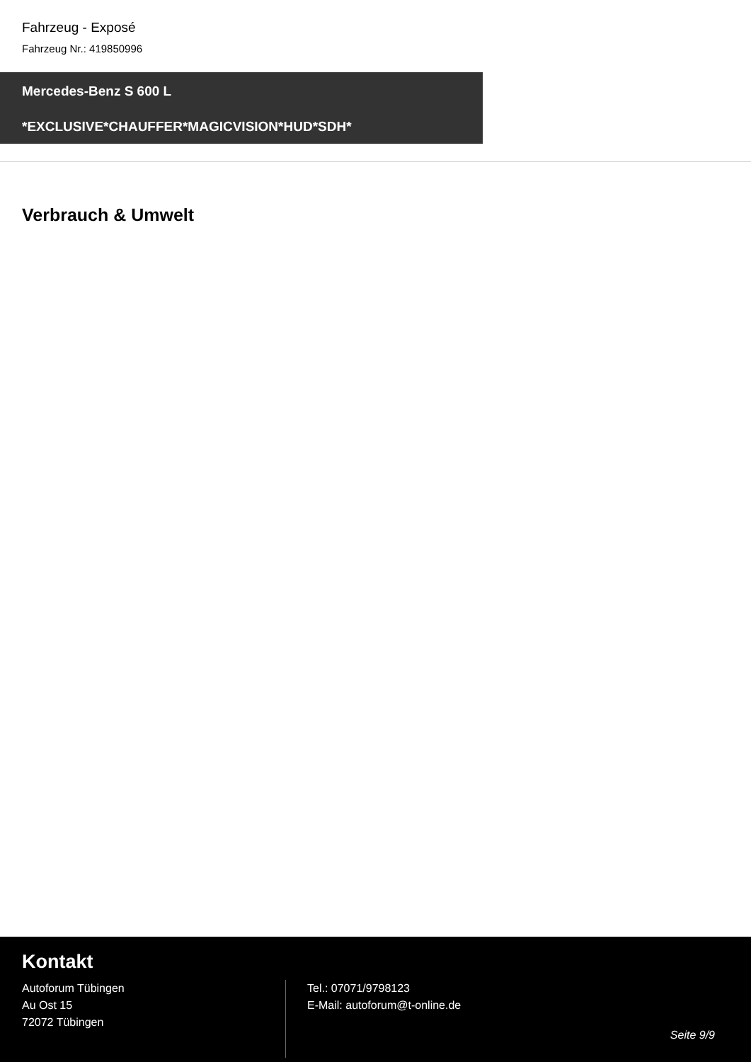Fahrzeug - Exposé
Fahrzeug Nr.: 419850996
Mercedes-Benz S 600 L
*EXCLUSIVE*CHAUFFER*MAGICVISION*HUD*SDH*
Verbrauch & Umwelt
Kontakt
Autoforum Tübingen
Au Ost 15
72072 Tübingen
Tel.: 07071/9798123
E-Mail: autoforum@t-online.de
Seite 9/9